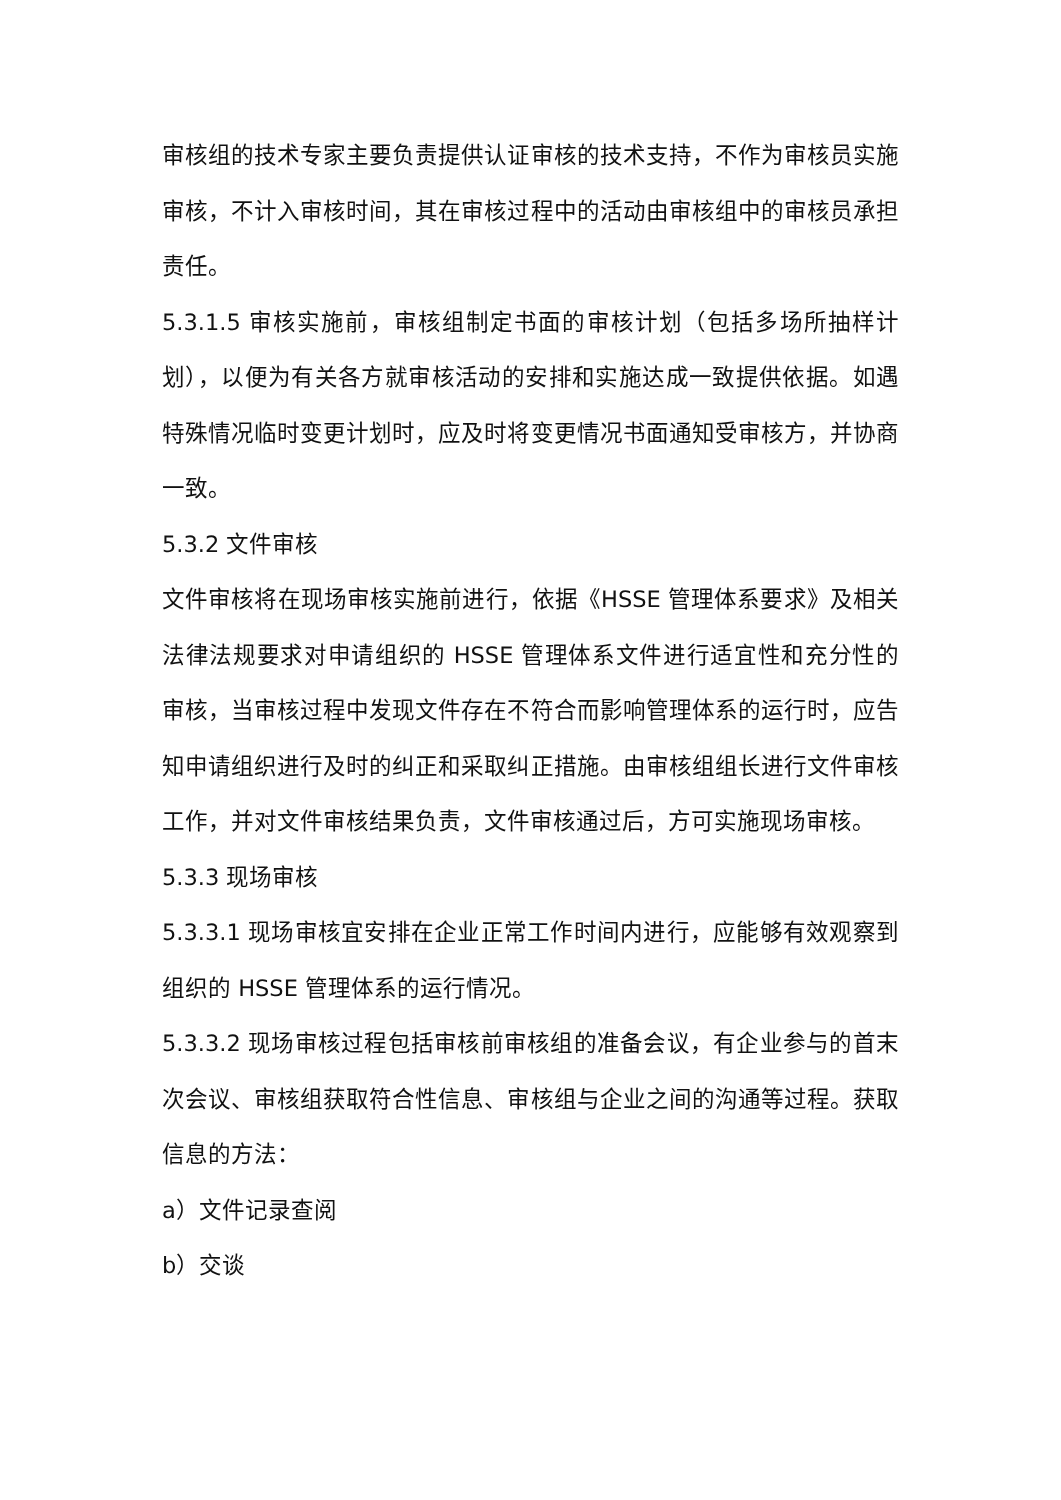审核组的技术专家主要负责提供认证审核的技术支持，不作为审核员实施审核，不计入审核时间，其在审核过程中的活动由审核组中的审核员承担责任。
5.3.1.5 审核实施前，审核组制定书面的审核计划（包括多场所抽样计划），以便为有关各方就审核活动的安排和实施达成一致提供依据。如遇特殊情况临时变更计划时，应及时将变更情况书面通知受审核方，并协商一致。
5.3.2 文件审核
文件审核将在现场审核实施前进行，依据《HSSE 管理体系要求》及相关法律法规要求对申请组织的 HSSE 管理体系文件进行适宜性和充分性的审核，当审核过程中发现文件存在不符合而影响管理体系的运行时，应告知申请组织进行及时的纠正和采取纠正措施。由审核组组长进行文件审核工作，并对文件审核结果负责，文件审核通过后，方可实施现场审核。
5.3.3 现场审核
5.3.3.1 现场审核宜安排在企业正常工作时间内进行，应能够有效观察到组织的 HSSE 管理体系的运行情况。
5.3.3.2 现场审核过程包括审核前审核组的准备会议，有企业参与的首末次会议、审核组获取符合性信息、审核组与企业之间的沟通等过程。获取信息的方法：
a）文件记录查阅
b）交谈